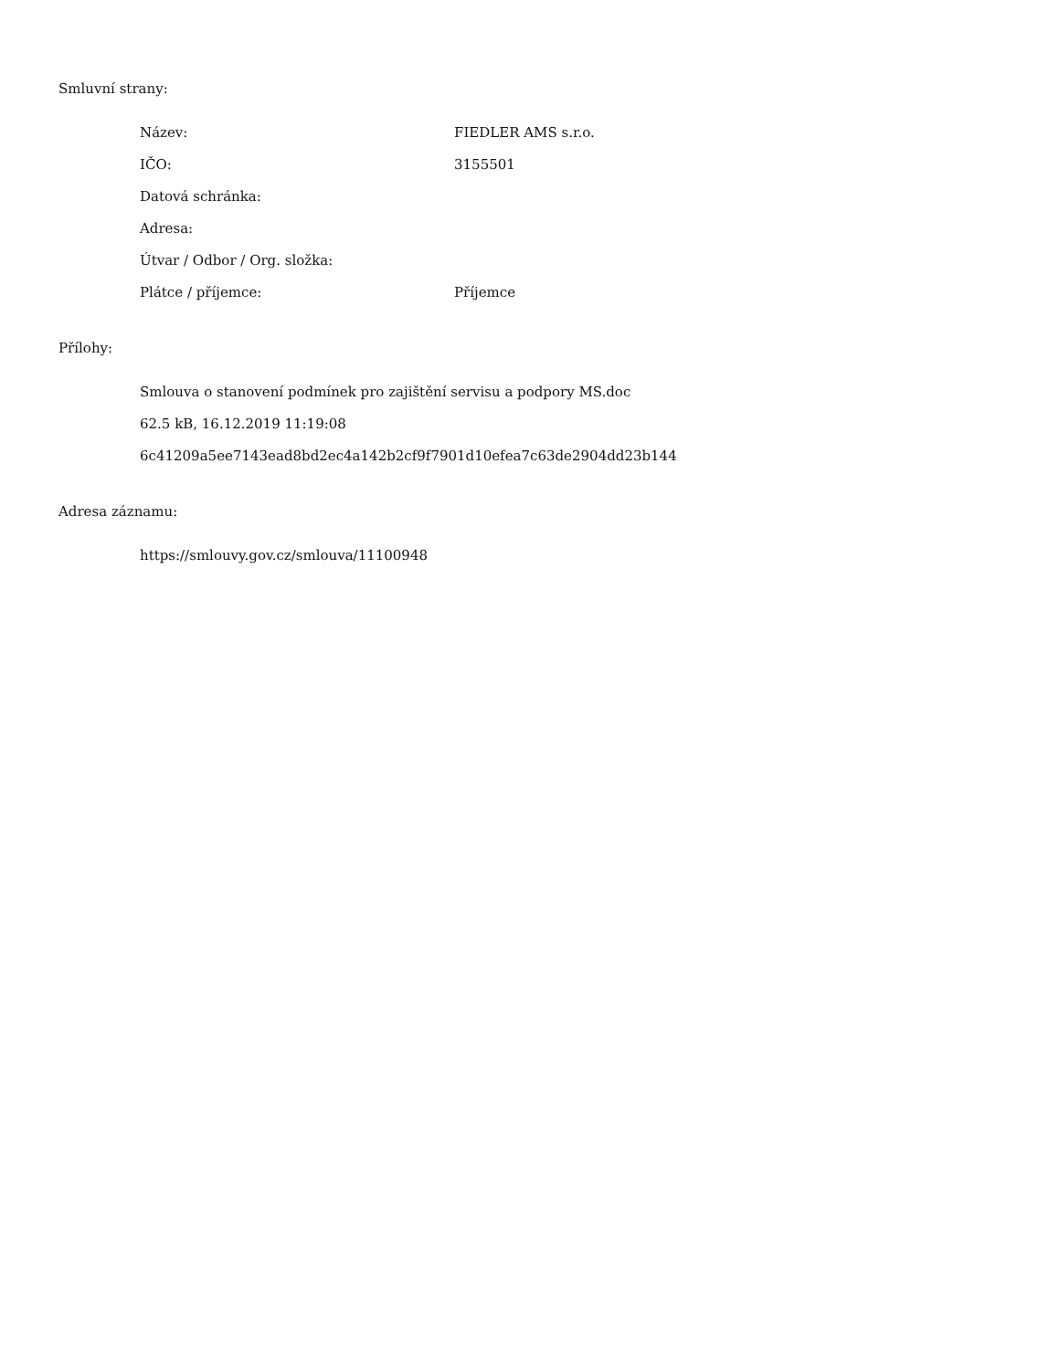Smluvní strany:
| Název: | FIEDLER AMS s.r.o. |
| IČO: | 3155501 |
| Datová schránka: | |
| Adresa: | |
| Útvar / Odbor / Org. složka: | |
| Plátce / příjemce: | Příjemce |
Přílohy:
Smlouva o stanovení podmínek pro zajištění servisu a podpory MS.doc
62.5 kB, 16.12.2019 11:19:08
6c41209a5ee7143ead8bd2ec4a142b2cf9f7901d10efea7c63de2904dd23b144
Adresa záznamu:
https://smlouvy.gov.cz/smlouva/11100948